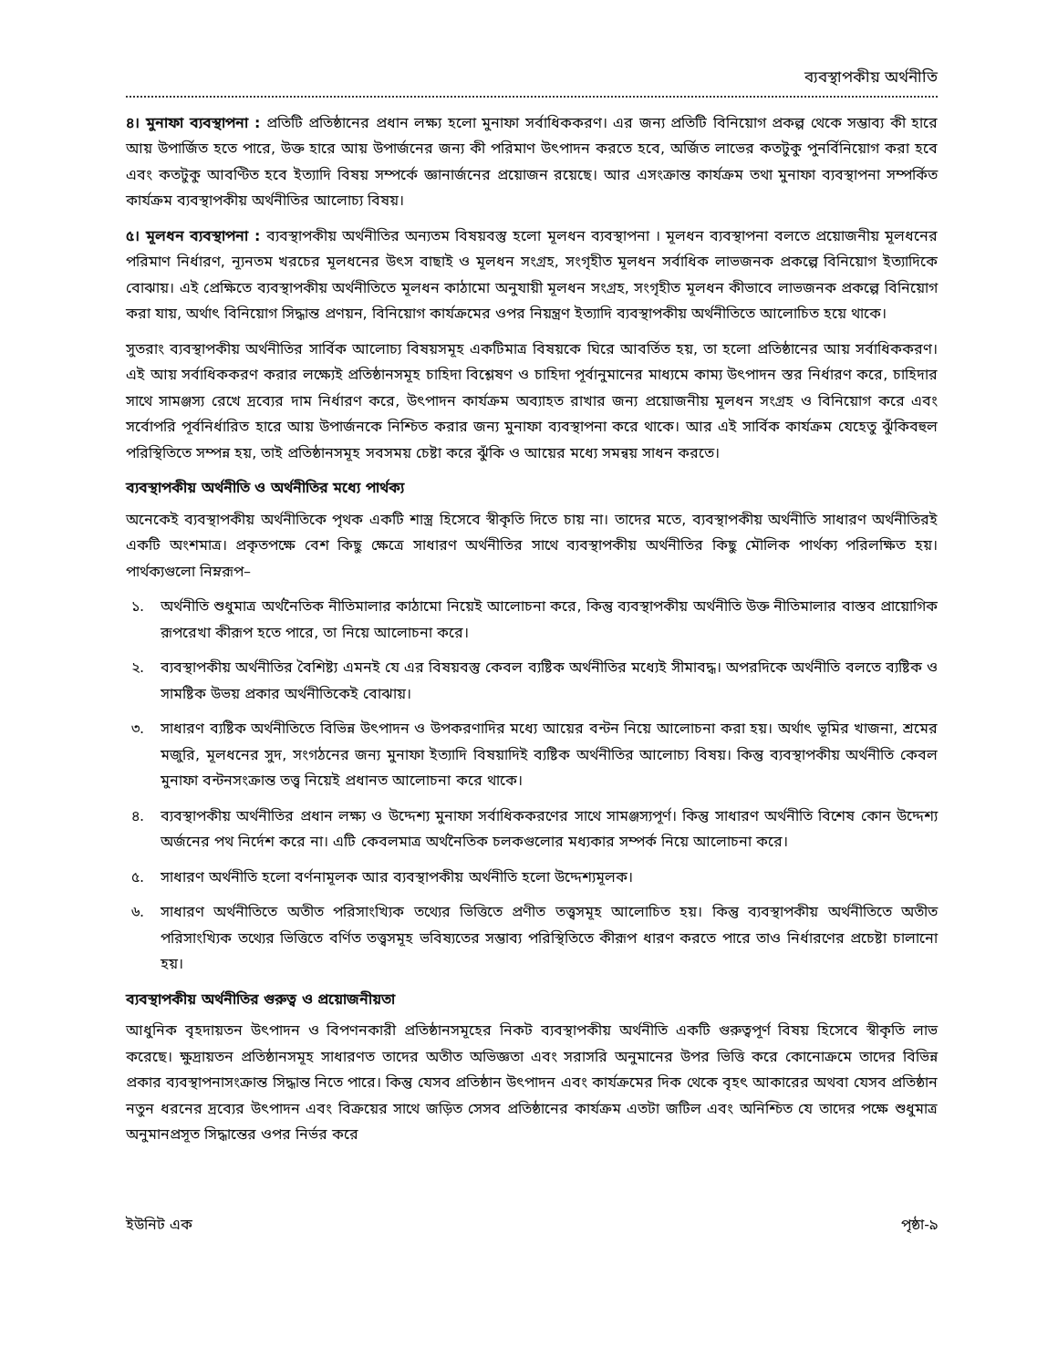ব্যবস্থাপকীয় অর্থনীতি
৪। মুনাফা ব্যবস্থাপনা : প্রতিটি প্রতিষ্ঠানের প্রধান লক্ষ্য হলো মুনাফা সর্বাধিককরণ। এর জন্য প্রতিটি বিনিয়োগ প্রকল্প থেকে সম্ভাব্য কী হারে আয় উপার্জিত হতে পারে, উক্ত হারে আয় উপার্জনের জন্য কী পরিমাণ উৎপাদন করতে হবে, অর্জিত লাভের কতটুকু পুনর্বিনিয়োগ করা হবে এবং কতটুকু আবণ্টিত হবে ইত্যাদি বিষয় সম্পর্কে জ্ঞানার্জনের প্রয়োজন রয়েছে। আর এসংক্রান্ত কার্যক্রম তথা মুনাফা ব্যবস্থাপনা সম্পর্কিত কার্যক্রম ব্যবস্থাপকীয় অর্থনীতির আলোচ্য বিষয়।
৫। মূলধন ব্যবস্থাপনা : ব্যবস্থাপকীয় অর্থনীতির অন্যতম বিষয়বস্তু হলো মূলধন ব্যবস্থাপনা । মূলধন ব্যবস্থাপনা বলতে প্রয়োজনীয় মূলধনের পরিমাণ নির্ধারণ, ন্যূনতম খরচের মূলধনের উৎস বাছাই ও মূলধন সংগ্রহ, সংগৃহীত মূলধন সর্বাধিক লাভজনক প্রকল্পে বিনিয়োগ ইত্যাদিকে বোঝায়। এই প্রেক্ষিতে ব্যবস্থাপকীয় অর্থনীতিতে মূলধন কাঠামো অনুযায়ী মূলধন সংগ্রহ, সংগৃহীত মূলধন কীভাবে লাভজনক প্রকল্পে বিনিয়োগ করা যায়, অর্থাৎ বিনিয়োগ সিদ্ধান্ত প্রণয়ন, বিনিয়োগ কার্যক্রমের ওপর নিয়ন্ত্রণ ইত্যাদি ব্যবস্থাপকীয় অর্থনীতিতে আলোচিত হয়ে থাকে।
সুতরাং ব্যবস্থাপকীয় অর্থনীতির সার্বিক আলোচ্য বিষয়সমূহ একটিমাত্র বিষয়কে ঘিরে আবর্তিত হয়, তা হলো প্রতিষ্ঠানের আয় সর্বাধিককরণ। এই আয় সর্বাধিককরণ করার লক্ষ্যেই প্রতিষ্ঠানসমূহ চাহিদা বিশ্লেষণ ও চাহিদা পূর্বানুমানের মাধ্যমে কাম্য উৎপাদন স্তর নির্ধারণ করে, চাহিদার সাথে সামঞ্জস্য রেখে দ্রব্যের দাম নির্ধারণ করে, উৎপাদন কার্যক্রম অব্যাহত রাখার জন্য প্রয়োজনীয় মূলধন সংগ্রহ ও বিনিয়োগ করে এবং সর্বোপরি পূর্বনির্ধারিত হারে আয় উপার্জনকে নিশ্চিত করার জন্য মুনাফা ব্যবস্থাপনা করে থাকে। আর এই সার্বিক কার্যক্রম যেহেতু ঝুঁকিবহুল পরিস্থিতিতে সম্পন্ন হয়, তাই প্রতিষ্ঠানসমূহ সবসময় চেষ্টা করে ঝুঁকি ও আয়ের মধ্যে সমন্বয় সাধন করতে।
ব্যবস্থাপকীয় অর্থনীতি ও অর্থনীতির মধ্যে পার্থক্য
অনেকেই ব্যবস্থাপকীয় অর্থনীতিকে পৃথক একটি শাস্ত্র হিসেবে স্বীকৃতি দিতে চায় না। তাদের মতে, ব্যবস্থাপকীয় অর্থনীতি সাধারণ অর্থনীতিরই একটি অংশমাত্র। প্রকৃতপক্ষে বেশ কিছু ক্ষেত্রে সাধারণ অর্থনীতির সাথে ব্যবস্থাপকীয় অর্থনীতির কিছু মৌলিক পার্থক্য পরিলক্ষিত হয়। পার্থক্যগুলো নিম্নরূপ–
১. অর্থনীতি শুধুমাত্র অর্থনৈতিক নীতিমালার কাঠামো নিয়েই আলোচনা করে, কিন্তু ব্যবস্থাপকীয় অর্থনীতি উক্ত নীতিমালার বাস্তব প্রায়োগিক রূপরেখা কীরূপ হতে পারে, তা নিয়ে আলোচনা করে।
২. ব্যবস্থাপকীয় অর্থনীতির বৈশিষ্ট্য এমনই যে এর বিষয়বস্তু কেবল ব্যষ্টিক অর্থনীতির মধ্যেই সীমাবদ্ধ। অপরদিকে অর্থনীতি বলতে ব্যষ্টিক ও সামষ্টিক উভয় প্রকার অর্থনীতিকেই বোঝায়।
৩. সাধারণ ব্যষ্টিক অর্থনীতিতে বিভিন্ন উৎপাদন ও উপকরণাদির মধ্যে আয়ের বন্টন নিয়ে আলোচনা করা হয়। অর্থাৎ ভূমির খাজনা, শ্রমের মজুরি, মূলধনের সুদ, সংগঠনের জন্য মুনাফা ইত্যাদি বিষয়াদিই ব্যষ্টিক অর্থনীতির আলোচ্য বিষয়। কিন্তু ব্যবস্থাপকীয় অর্থনীতি কেবল মুনাফা বন্টনসংক্রান্ত তত্ত্ব নিয়েই প্রধানত আলোচনা করে থাকে।
৪. ব্যবস্থাপকীয় অর্থনীতির প্রধান লক্ষ্য ও উদ্দেশ্য মুনাফা সর্বাধিককরণের সাথে সামঞ্জস্যপূর্ণ। কিন্তু সাধারণ অর্থনীতি বিশেষ কোন উদ্দেশ্য অর্জনের পথ নির্দেশ করে না। এটি কেবলমাত্র অর্থনৈতিক চলকগুলোর মধ্যকার সম্পর্ক নিয়ে আলোচনা করে।
৫. সাধারণ অর্থনীতি হলো বর্ণনামূলক আর ব্যবস্থাপকীয় অর্থনীতি হলো উদ্দেশ্যমূলক।
৬. সাধারণ অর্থনীতিতে অতীত পরিসাংখ্যিক তথ্যের ভিত্তিতে প্রণীত তত্ত্বসমূহ আলোচিত হয়। কিন্তু ব্যবস্থাপকীয় অর্থনীতিতে অতীত পরিসাংখ্যিক তথ্যের ভিত্তিতে বর্ণিত তত্ত্বসমূহ ভবিষ্যতের সম্ভাব্য পরিস্থিতিতে কীরূপ ধারণ করতে পারে তাও নির্ধারণের প্রচেষ্টা চালানো হয়।
ব্যবস্থাপকীয় অর্থনীতির গুরুত্ব ও প্রয়োজনীয়তা
আধুনিক বৃহদায়তন উৎপাদন ও বিপণনকারী প্রতিষ্ঠানসমূহের নিকট ব্যবস্থাপকীয় অর্থনীতি একটি গুরুত্বপূর্ণ বিষয় হিসেবে স্বীকৃতি লাভ করেছে। ক্ষুদ্রায়তন প্রতিষ্ঠানসমূহ সাধারণত তাদের অতীত অভিজ্ঞতা এবং সরাসরি অনুমানের উপর ভিত্তি করে কোনোক্রমে তাদের বিভিন্ন প্রকার ব্যবস্থাপনাসংক্রান্ত সিদ্ধান্ত নিতে পারে। কিন্তু যেসব প্রতিষ্ঠান উৎপাদন এবং কার্যক্রমের দিক থেকে বৃহৎ আকারের অথবা যেসব প্রতিষ্ঠান নতুন ধরনের দ্রব্যের উৎপাদন এবং বিক্রয়ের সাথে জড়িত সেসব প্রতিষ্ঠানের কার্যক্রম এতটা জটিল এবং অনিশ্চিত যে তাদের পক্ষে শুধুমাত্র অনুমানপ্রসূত সিদ্ধান্তের ওপর নির্ভর করে
ইউনিট এক পৃষ্ঠা-৯